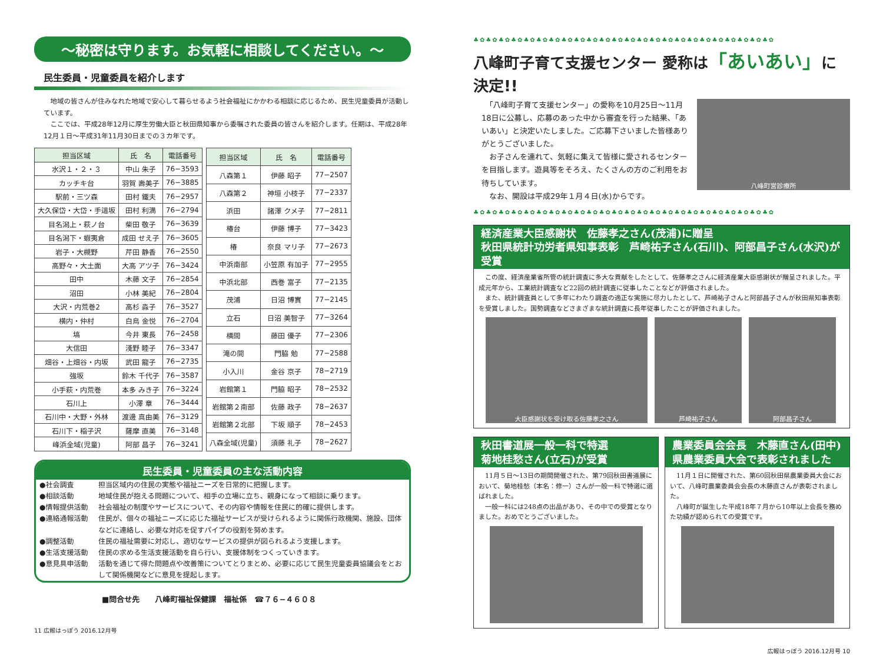〜秘密は守ります。お気軽に相談してください。〜
民生委員・児童委員を紹介します
　地域の皆さんが住みなれた地域で安心して暮らせるよう社会福祉にかかわる相談に応じるため、民生児童委員が活動しています。
　ここでは、平成28年12月に厚生労働大臣と秋田県知事から委嘱された委員の皆さんを紹介します。任期は、平成28年12月１日〜平成31年11月30日までの３カ年です。
| 担当区域 | 氏 名 | 電話番号 |
| --- | --- | --- |
| 水沢１・２・３ | 中山 朱子 | 76−3593 |
| カッチキ台 | 羽賀 壽美子 | 76−3885 |
| 駅前・三ツ森 | 田村 鐵夫 | 76−2957 |
| 大久保岱・大岱・手這坂 | 田村 利満 | 76−2794 |
| 目名潟上・萩ノ台 | 柴田 敬子 | 76−3639 |
| 目名潟下・蝦夷倉 | 成田 せえ子 | 76−3605 |
| 岩子・大槻野 | 芹田 静香 | 76−2550 |
| 高野々・大土面 | 大高 アツ子 | 76−3424 |
| 田中 | 木藤 文子 | 76−2854 |
| 沼田 | 小林 美紀 | 76−2804 |
| 大沢・内荒巻2 | 高杉 淼子 | 76−3527 |
| 横内・仲村 | 白鳥 金悦 | 76−2704 |
| 塙 | 今井 東長 | 76−2458 |
| 大信田 | 淺野 睦子 | 76−3347 |
| 畑谷・上畑谷・内坂 | 武田 龍子 | 76−2735 |
| 強坂 | 鈴木 千代子 | 76−3587 |
| 小手萩・内荒巻 | 本多 みき子 | 76−3224 |
| 石川上 | 小澤 章 | 76−3444 |
| 石川中・大野・外林 | 渡邊 真由美 | 76−3129 |
| 石川下・稲子沢 | 薩摩 直美 | 76−3148 |
| 峰浜全域(児童) | 阿部 昌子 | 76−3241 |
| 担当区域 | 氏 名 | 電話番号 |
| --- | --- | --- |
| 八森第１ | 伊藤 昭子 | 77−2507 |
| 八森第２ | 神垣 小枝子 | 77−2337 |
| 浜田 | 諸澤 クメ子 | 77−2811 |
| 椿台 | 伊藤 博子 | 77−3423 |
| 椿 | 奈良 マリ子 | 77−2673 |
| 中浜南部 | 小笠原 有加子 | 77−2955 |
| 中浜北部 | 西巻 富子 | 77−2135 |
| 茂浦 | 日沼 博實 | 77−2145 |
| 立石 | 日沼 美智子 | 77−3264 |
| 横間 | 藤田 優子 | 77−2306 |
| 滝の間 | 門脇 勉 | 77−2588 |
| 小入川 | 金谷 京子 | 78−2719 |
| 岩館第１ | 門脇 昭子 | 78−2532 |
| 岩館第２南部 | 佐藤 政子 | 78−2637 |
| 岩館第２北部 | 下坂 順子 | 78−2453 |
| 八森全域(児童) | 須藤 礼子 | 78−2627 |
民生委員・児童委員の主な活動内容
●社会調査 担当区域内の住民の実態や福祉ニーズを日常的に把握します。
●相談活動 地域住民が抱える問題について、相手の立場に立ち、親身になって相談に乗ります。
●情報提供活動 社会福祉の制度やサービスについて、その内容や情報を住民に的確に提供します。
●連絡通報活動 住民が、個々の福祉ニーズに応じた福祉サービスが受けられるように関係行政機関、施設、団体などに連絡し、必要な対応を促すパイプの役割を努めます。
●調整活動 住民の福祉需要に対応し、適切なサービスの提供が図られるよう支援します。
●生活支援活動 住民の求める生活支援活動を自ら行い、支援体制をつくっていきます。
●意見具申活動 活動を通じて得た問題点や改善策についてとりまとめ、必要に応じて民生児童委員協議会をとおして関係機関などに意見を提起します。
■問合せ先　　八峰町福祉保健課　福祉係　☎７６−４６０８
11 広報はっぽう 2016.12月号
♣✿♣✿♣✿♣✿♣✿♣✿♣✿♣✿♣✿♣✿♣✿♣✿♣✿♣✿♣✿♣✿♣✿♣✿♣✿♣✿♣✿♣✿♣✿♣✿
八峰町子育て支援センター 愛称は「あいあい」に決定!!
　「八峰町子育て支援センター」の愛称を10月25日〜11月18日に公募し、応募のあった中から審査を行った結果、「あいあい」と決定いたしました。ご応募下さいました皆様ありがとうございました。
　お子さんを連れて、気軽に集えて皆様に愛されるセンターを目指します。遊具等をそろえ、たくさんの方のご利用をお待ちしています。
　なお、開設は平成29年１月４日(水)からです。
八峰町営診療所
♣✿♣✿♣✿♣✿♣✿♣✿♣✿♣✿♣✿♣✿♣✿♣✿♣✿♣✿♣✿♣✿♣✿♣✿♣✿♣✿♣✿♣✿♣✿♣✿
経済産業大臣感謝状　佐藤孝之さん(茂浦)に贈呈
秋田県統計功労者県知事表彰　芦崎祐子さん(石川)、阿部昌子さん(水沢)が受賞
　この度、経済産業省所管の統計調査に多大な貢献をしたとして、佐藤孝之さんに経済産業大臣感謝状が贈呈されました。平成元年から、工業統計調査など22回の統計調査に従事したことなどが評価されました。
　また、統計調査員として多年にわたり調査の適正な実施に尽力したとして、芦崎祐子さんと阿部昌子さんが秋田県知事表彰を受賞しました。国勢調査などさまざまな統計調査に長年従事したことが評価されました。
大臣感謝状を受け取る佐藤孝之さん 芦崎祐子さん 阿部昌子さん
秋田書道展一般一科で特選
菊地桂愁さん(立石)が受賞
　11月５日〜13日の期間開催された、第79回秋田書道展において、菊地桂愁（本名：修一）さんが一般一科で特選に選ばれました。
　一般一科には248点の出品があり、その中での受賞となりました。おめでとうございました。
農業委員会会長　木藤直さん(田中)
県農業委員大会で表彰されました
　11月１日に開催された、第60回秋田県農業委員大会において、八峰町農業委員会会長の木藤直さんが表彰されました。
　八峰町が誕生した平成18年７月から10年以上会長を務めた功績が認められての受賞です。
広報はっぽう 2016.12月号 10